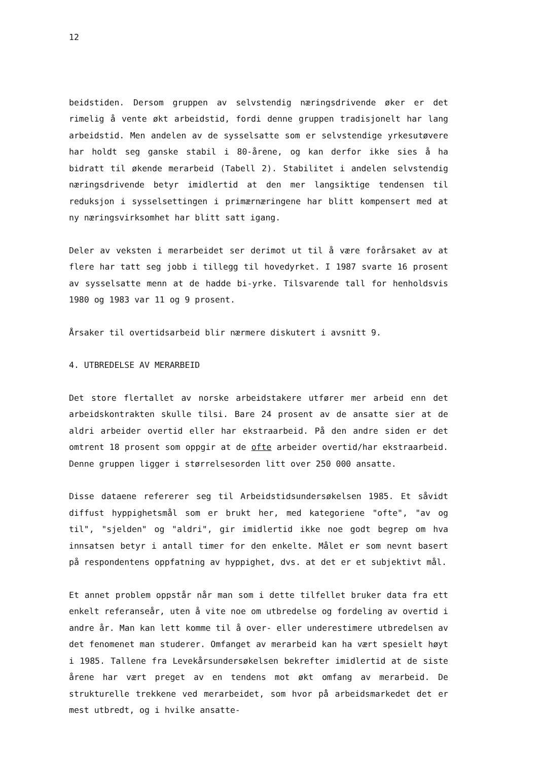12
beidstiden. Dersom gruppen av selvstendig næringsdrivende øker er det rimelig å vente økt arbeidstid, fordi denne gruppen tradisjonelt har lang arbeidstid. Men andelen av de sysselsatte som er selvstendige yrkesutøvere har holdt seg ganske stabil i 80-årene, og kan derfor ikke sies å ha bidratt til økende merarbeid (Tabell 2). Stabilitet i andelen selvstendig næringsdrivende betyr imidlertid at den mer langsiktige tendensen til reduksjon i sysselsettingen i primærnæringene har blitt kompensert med at ny næringsvirksomhet har blitt satt igang.
Deler av veksten i merarbeidet ser derimot ut til å være forårsaket av at flere har tatt seg jobb i tillegg til hovedyrket. I 1987 svarte 16 prosent av sysselsatte menn at de hadde bi-yrke. Tilsvarende tall for henholdsvis 1980 og 1983 var 11 og 9 prosent.
Årsaker til overtidsarbeid blir nærmere diskutert i avsnitt 9.
4. UTBREDELSE AV MERARBEID
Det store flertallet av norske arbeidstakere utfører mer arbeid enn det arbeidskontrakten skulle tilsi. Bare 24 prosent av de ansatte sier at de aldri arbeider overtid eller har ekstraarbeid. På den andre siden er det omtrent 18 prosent som oppgir at de ofte arbeider overtid/har ekstraarbeid. Denne gruppen ligger i størrelsesorden litt over 250 000 ansatte.
Disse dataene refererer seg til Arbeidstidsundersøkelsen 1985. Et såvidt diffust hyppighetsmål som er brukt her, med kategoriene "ofte", "av og til", "sjelden" og "aldri", gir imidlertid ikke noe godt begrep om hva innsatsen betyr i antall timer for den enkelte. Målet er som nevnt basert på respondentens oppfatning av hyppighet, dvs. at det er et subjektivt mål.
Et annet problem oppstår når man som i dette tilfellet bruker data fra ett enkelt referanseår, uten å vite noe om utbredelse og fordeling av overtid i andre år. Man kan lett komme til å over- eller underestimere utbredelsen av det fenomenet man studerer. Omfanget av merarbeid kan ha vært spesielt høyt i 1985. Tallene fra Levekårsundersøkelsen bekrefter imidlertid at de siste årene har vært preget av en tendens mot økt omfang av merarbeid. De strukturelle trekkene ved merarbeidet, som hvor på arbeidsmarkedet det er mest utbredt, og i hvilke ansatte-